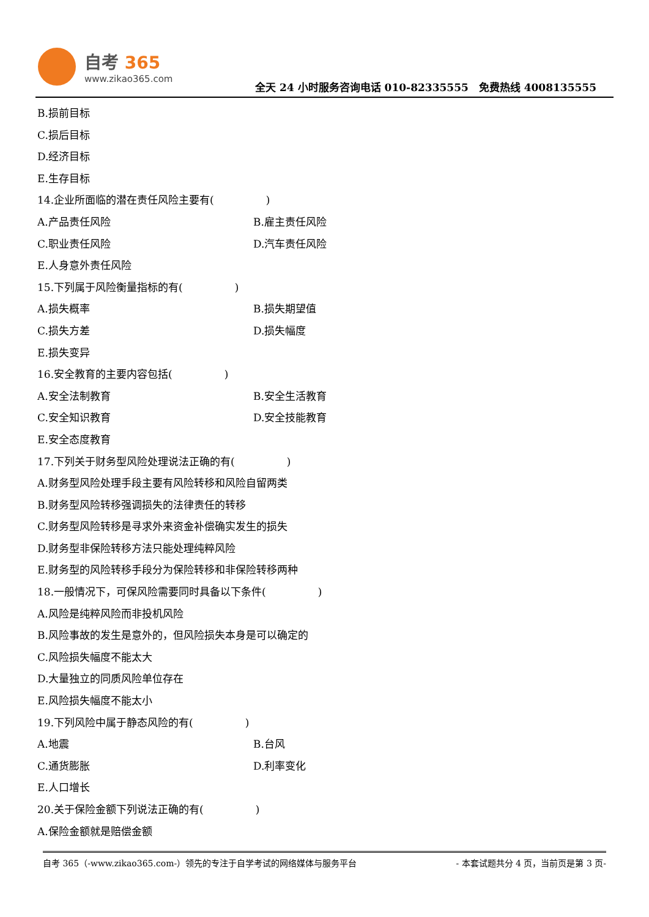自考 365
www.zikao365.com
全天 24 小时服务咨询电话 010-82335555　免费热线 4008135555
B.损前目标
C.损后目标
D.经济目标
E.生存目标
14.企业所面临的潜在责任风险主要有(　　　　　)
A.产品责任风险 B.雇主责任风险
C.职业责任风险 D.汽车责任风险
E.人身意外责任风险
15.下列属于风险衡量指标的有(　　　　　)
A.损失概率 B.损失期望值
C.损失方差 D.损失幅度
E.损失变异
16.安全教育的主要内容包括(　　　　　)
A.安全法制教育 B.安全生活教育
C.安全知识教育 D.安全技能教育
E.安全态度教育
17.下列关于财务型风险处理说法正确的有(　　　　　)
A.财务型风险处理手段主要有风险转移和风险自留两类
B.财务型风险转移强调损失的法律责任的转移
C.财务型风险转移是寻求外来资金补偿确实发生的损失
D.财务型非保险转移方法只能处理纯粹风险
E.财务型的风险转移手段分为保险转移和非保险转移两种
18.一般情况下，可保风险需要同时具备以下条件(　　　　　)
A.风险是纯粹风险而非投机风险
B.风险事故的发生是意外的，但风险损失本身是可以确定的
C.风险损失幅度不能太大
D.大量独立的同质风险单位存在
E.风险损失幅度不能太小
19.下列风险中属于静态风险的有(　　　　　)
A.地震 B.台风
C.通货膨胀 D.利率变化
E.人口增长
20.关于保险金额下列说法正确的有(　　　　　)
A.保险金额就是赔偿金额
自考 365（-www.zikao365.com-）领先的专注于自学考试的网络媒体与服务平台 - 本套试题共分 4 页，当前页是第 3 页-